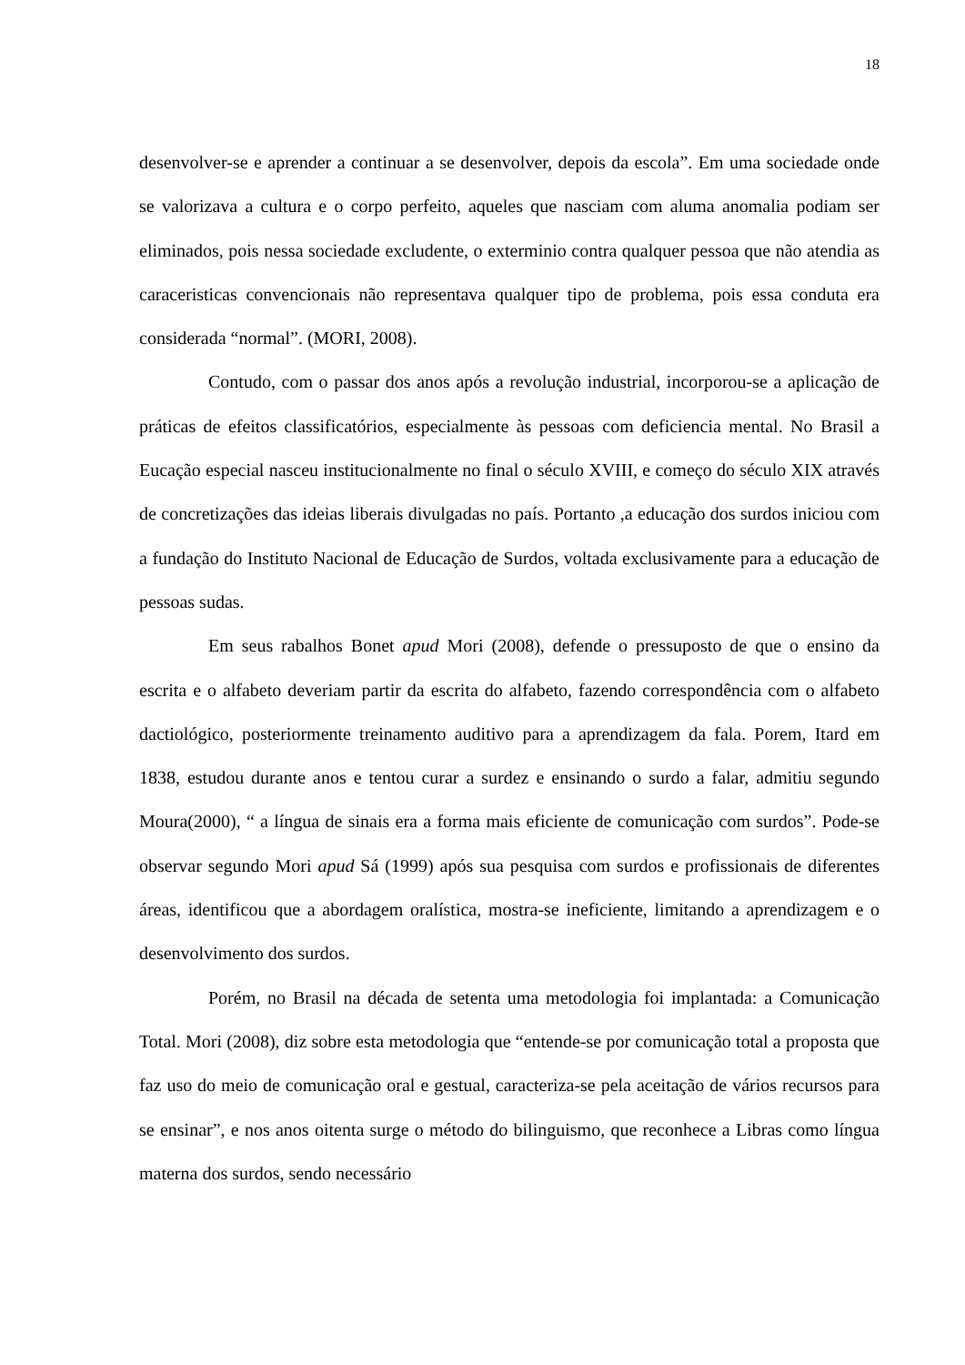18
desenvolver-se e aprender a continuar a se desenvolver, depois da escola”. Em uma sociedade onde se valorizava a cultura e o corpo perfeito, aqueles que nasciam com aluma anomalia podiam ser eliminados, pois nessa sociedade excludente, o exterminio contra qualquer pessoa que não atendia as caraceristicas convencionais não representava qualquer tipo de problema, pois essa conduta era considerada “normal”. (MORI, 2008).
Contudo, com o passar dos anos após a revolução industrial, incorporou-se a aplicação de práticas de efeitos classificatórios, especialmente às pessoas com deficiencia mental. No Brasil a Eucação especial nasceu institucionalmente no final o século XVIII, e começo do século XIX através de concretizações das ideias liberais divulgadas no país. Portanto ,a educação dos surdos iniciou com a fundação do Instituto Nacional de Educação de Surdos, voltada exclusivamente para a educação de pessoas sudas.
Em seus rabalhos Bonet apud Mori (2008), defende o pressuposto de que o ensino da escrita e o alfabeto deveriam partir da escrita do alfabeto, fazendo correspondência com o alfabeto dactiológico, posteriormente treinamento auditivo para a aprendizagem da fala. Porem, Itard em 1838, estudou durante anos e tentou curar a surdez e ensinando o surdo a falar, admitiu segundo Moura(2000), “ a língua de sinais era a forma mais eficiente de comunicação com surdos”. Pode-se observar segundo Mori apud Sá (1999) após sua pesquisa com surdos e profissionais de diferentes áreas, identificou que a abordagem oralística, mostra-se ineficiente, limitando a aprendizagem e o desenvolvimento dos surdos.
Porém, no Brasil na década de setenta uma metodologia foi implantada: a Comunicação Total. Mori (2008), diz sobre esta metodologia que “entende-se por comunicação total a proposta que faz uso do meio de comunicação oral e gestual, caracteriza-se pela aceitação de vários recursos para se ensinar”, e nos anos oitenta surge o método do bilinguismo, que reconhece a Libras como língua materna dos surdos, sendo necessário